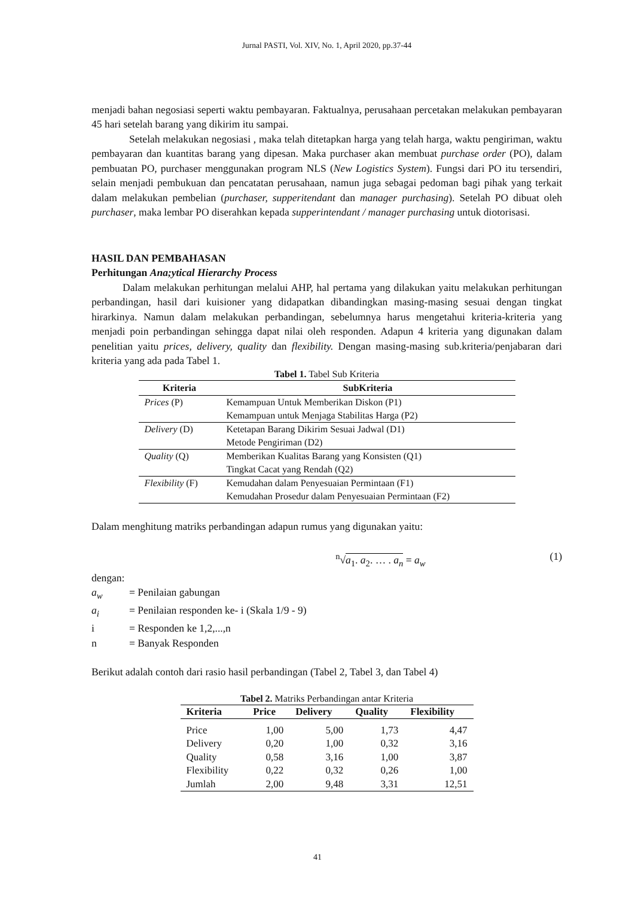Jurnal PASTI, Vol. XIV, No. 1, April 2020, pp.37-44
menjadi bahan negosiasi seperti waktu pembayaran. Faktualnya, perusahaan percetakan melakukan pembayaran 45 hari setelah barang yang dikirim itu sampai.
Setelah melakukan negosiasi , maka telah ditetapkan harga yang telah harga, waktu pengiriman, waktu pembayaran dan kuantitas barang yang dipesan. Maka purchaser akan membuat purchase order (PO), dalam pembuatan PO, purchaser menggunakan program NLS (New Logistics System). Fungsi dari PO itu tersendiri, selain menjadi pembukuan dan pencatatan perusahaan, namun juga sebagai pedoman bagi pihak yang terkait dalam melakukan pembelian (purchaser, supperitendant dan manager purchasing). Setelah PO dibuat oleh purchaser, maka lembar PO diserahkan kepada supperintendant / manager purchasing untuk diotorisasi.
HASIL DAN PEMBAHASAN
Perhitungan Ana;ytical Hierarchy Process
Dalam melakukan perhitungan melalui AHP, hal pertama yang dilakukan yaitu melakukan perhitungan perbandingan, hasil dari kuisioner yang didapatkan dibandingkan masing-masing sesuai dengan tingkat hirarkinya. Namun dalam melakukan perbandingan, sebelumnya harus mengetahui kriteria-kriteria yang menjadi poin perbandingan sehingga dapat nilai oleh responden. Adapun 4 kriteria yang digunakan dalam penelitian yaitu prices, delivery, quality dan flexibility. Dengan masing-masing sub.kriteria/penjabaran dari kriteria yang ada pada Tabel 1.
Tabel 1. Tabel Sub Kriteria
| Kriteria | SubKriteria |
| --- | --- |
| Prices (P) | Kemampuan Untuk Memberikan Diskon (P1) Kemampuan untuk Menjaga Stabilitas Harga (P2) |
| Delivery (D) | Ketetapan Barang Dikirim Sesuai Jadwal (D1) Metode Pengiriman (D2) |
| Quality (Q) | Memberikan Kualitas Barang yang Konsisten (Q1) Tingkat Cacat yang Rendah (Q2) |
| Flexibility (F) | Kemudahan dalam Penyesuaian Permintaan (F1) Kemudahan Prosedur dalam Penyesuaian Permintaan (F2) |
Dalam menghitung matriks perbandingan adapun rumus yang digunakan yaitu:
<sup>n</sup>√a<sub>1</sub>. a<sub>2</sub>. … . a<sub>n</sub> = a<sub>w</sub> (1)
dengan:
a<sub>w</sub> = Penilaian gabungan
a<sub>i</sub> = Penilaian responden ke- i (Skala 1/9 - 9)
i = Responden ke 1,2,...,n
n = Banyak Responden
Berikut adalah contoh dari rasio hasil perbandingan (Tabel 2, Tabel 3, dan Tabel 4)
Tabel 2. Matriks Perbandingan antar Kriteria
| Kriteria | Price | Delivery | Quality | Flexibility |
| --- | --- | --- | --- | --- |
| Price | 1,00 | 5,00 | 1,73 | 4,47 |
| Delivery | 0,20 | 1,00 | 0,32 | 3,16 |
| Quality | 0,58 | 3,16 | 1,00 | 3,87 |
| Flexibility | 0,22 | 0,32 | 0,26 | 1,00 |
| Jumlah | 2,00 | 9,48 | 3,31 | 12,51 |
41